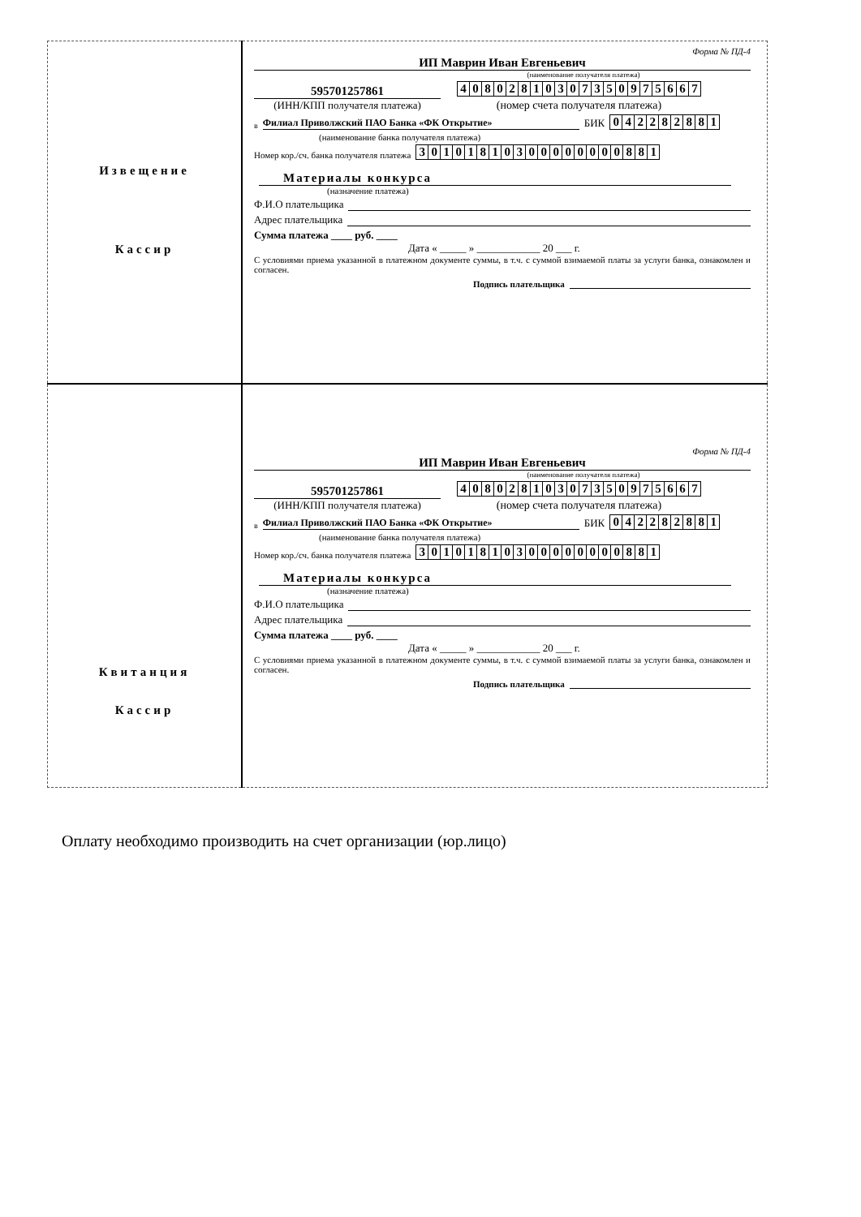| Извещение Кассир | Форма № ПД-4 ИП Маврин Иван Евгеньевич (наименование получателя платежа) 595701257861 (ИНН/КПП получателя платежа) / 4 / 0 / 8 / 0 / 2 / 8 / 1 / 0 / 3 / 0 / 7 / 3 / 5 / 0 / 9 / 7 / 5 / 6 / 6 / 7 / (номер счета получателя платежа) в Филиал Приволжский ПАО Банка «ФК Открытие» БИК / 0 / 4 / 2 / 2 / 8 / 2 / 8 / 8 / 1 / (наименование банка получателя платежа) Номер кор./сч. банка получателя платежа / 3 / 0 / 1 / 0 / 1 / 8 / 1 / 0 / 3 / 0 / 0 / 0 / 0 / 0 / 0 / 0 / 0 / 8 / 8 / 1 / Материалы конкурса (назначение платежа) Ф.И.О плательщика Адрес плательщика Сумма платежа ____ руб. ____ Дата « _____ » ____________ 20 ___ г. С условиями приема указанной в платежном документе суммы, в т.ч. с суммой взимаемой платы за услуги банка, ознакомлен и согласен. Подпись плательщика |
| Квитанция Кассир | Форма № ПД-4 ИП Маврин Иван Евгеньевич (наименование получателя платежа) 595701257861 (ИНН/КПП получателя платежа) / 4 / 0 / 8 / 0 / 2 / 8 / 1 / 0 / 3 / 0 / 7 / 3 / 5 / 0 / 9 / 7 / 5 / 6 / 6 / 7 / (номер счета получателя платежа) в Филиал Приволжский ПАО Банка «ФК Открытие» БИК / 0 / 4 / 2 / 2 / 8 / 2 / 8 / 8 / 1 / (наименование банка получателя платежа) Номер кор./сч. банка получателя платежа / 3 / 0 / 1 / 0 / 1 / 8 / 1 / 0 / 3 / 0 / 0 / 0 / 0 / 0 / 0 / 0 / 0 / 8 / 8 / 1 / Материалы конкурса (назначение платежа) Ф.И.О плательщика Адрес плательщика Сумма платежа ____ руб. ____ Дата « _____ » ____________ 20 ___ г. С условиями приема указанной в платежном документе суммы, в т.ч. с суммой взимаемой платы за услуги банка, ознакомлен и согласен. Подпись плательщика |
Оплату необходимо производить на счет организации (юр.лицо)